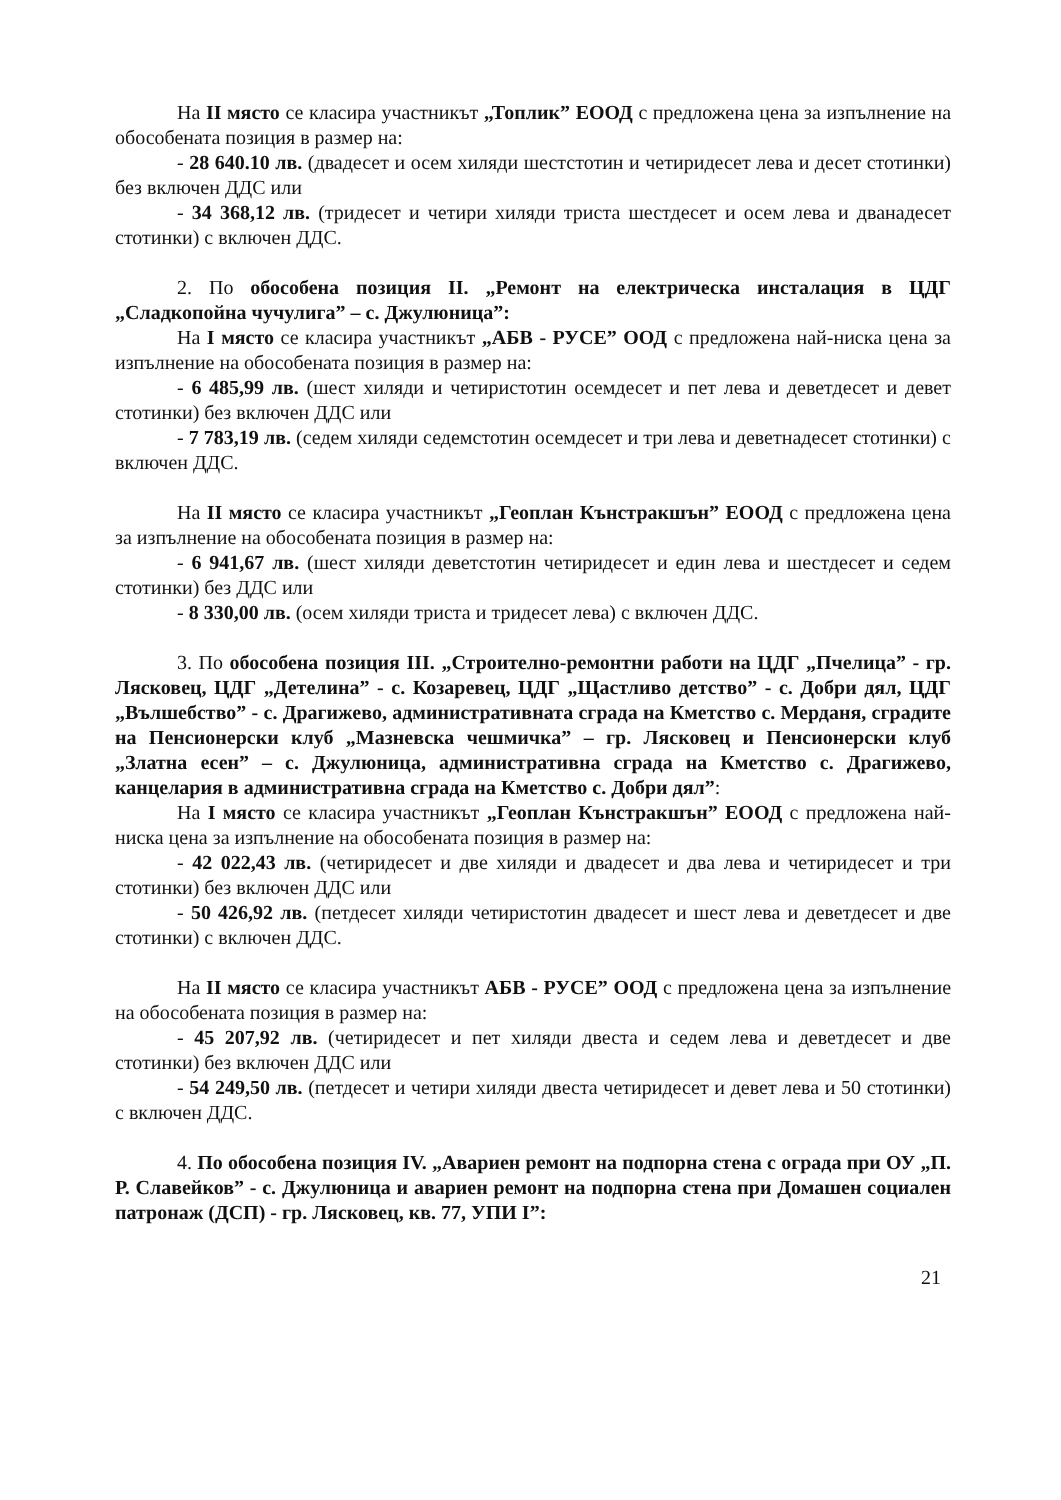На II място се класира участникът „Топлик” ЕООД с предложена цена за изпълнение на обособената позиция в размер на:
- 28 640.10 лв. (двадесет и осем хиляди шестстотин и четиридесет лева и десет стотинки) без включен ДДС или
- 34 368,12 лв. (тридесет и четири хиляди триста шестдесет и осем лева и дванадесет стотинки) с включен ДДС.
2. По обособена позиция II. „Ремонт на електрическа инсталация в ЦДГ „Сладкопойна чучулига” – с. Джулюница”:
На I място се класира участникът „АБВ - РУСЕ” ООД с предложена най-ниска цена за изпълнение на обособената позиция в размер на:
- 6 485,99 лв. (шест хиляди и четиристотин осемдесет и пет лева и деветдесет и девет стотинки) без включен ДДС или
- 7 783,19 лв. (седем хиляди седемстотин осемдесет и три лева и деветнадесет стотинки) с включен ДДС.
На II място се класира участникът „Геоплан Кънстракшън” ЕООД с предложена цена за изпълнение на обособената позиция в размер на:
- 6 941,67 лв. (шест хиляди деветстотин четиридесет и един лева и шестдесет и седем стотинки) без ДДС или
- 8 330,00 лв. (осем хиляди триста и тридесет лева) с включен ДДС.
3. По обособена позиция III. „Строително-ремонтни работи на ЦДГ „Пчелица” - гр. Лясковец, ЦДГ „Детелина” - с. Козаревец, ЦДГ „Щастливо детство” - с. Добри дял, ЦДГ „Вълшебство” - с. Драгижево, административната сграда на Кметство с. Мерданя, сградите на Пенсионерски клуб „Мазневска чешмичка” – гр. Лясковец и Пенсионерски клуб „Златна есен” – с. Джулюница, административна сграда на Кметство с. Драгижево, канцелария в административна сграда на Кметство с. Добри дял”:
На I място се класира участникът „Геоплан Кънстракшън” ЕООД с предложена най-ниска цена за изпълнение на обособената позиция в размер на:
- 42 022,43 лв. (четиридесет и две хиляди и двадесет и два лева и четиридесет и три стотинки) без включен ДДС или
- 50 426,92 лв. (петдесет хиляди четиристотин двадесет и шест лева и деветдесет и две стотинки) с включен ДДС.
На II място се класира участникът АБВ - РУСЕ” ООД с предложена цена за изпълнение на обособената позиция в размер на:
- 45 207,92 лв. (четиридесет и пет хиляди двеста и седем лева и деветдесет и две стотинки) без включен ДДС или
- 54 249,50 лв. (петдесет и четири хиляди двеста четиридесет и девет лева и 50 стотинки) с включен ДДС.
4. По обособена позиция IV. „Авариен ремонт на подпорна стена с ограда при ОУ „П. Р. Славейков” - с. Джулюница и авариен ремонт на подпорна стена при Домашен социален патронаж (ДСП) - гр. Лясковец, кв. 77, УПИ I”:
21